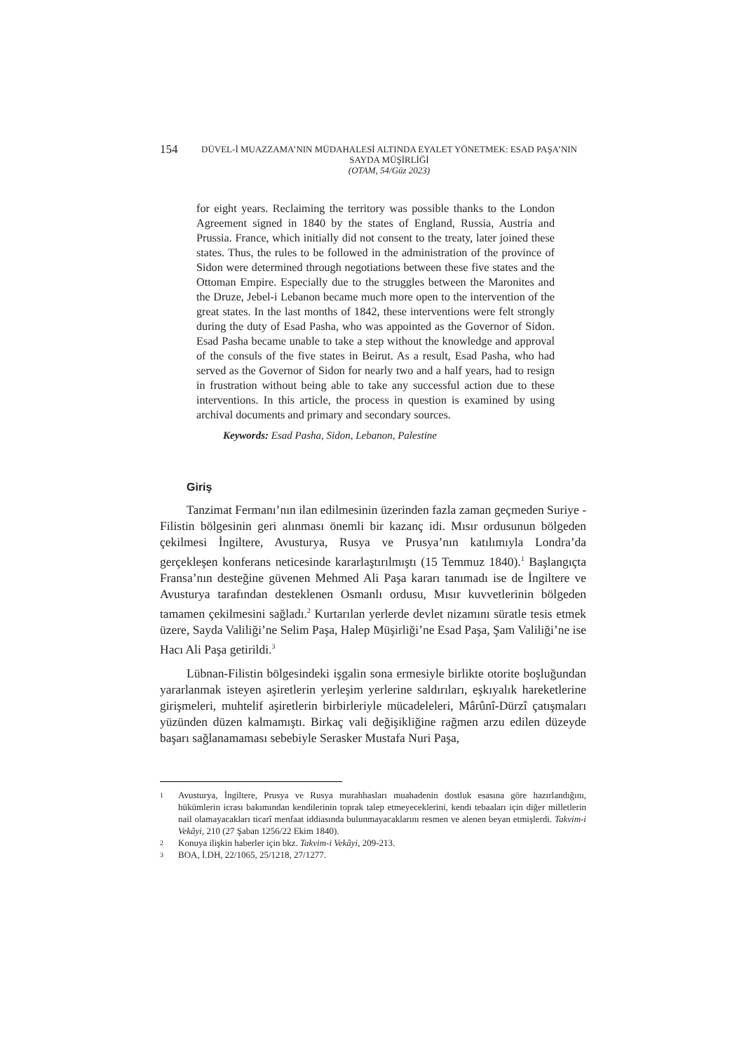154
DÜVEL-İ MUAZZAMA’NIN MÜDAHALESİ ALTINDA EYALET YÖNETMEK: ESAD PAŞA’NIN SAYDA MÜŞİRLİĞİ
(OTAM, 54/Güz 2023)
for eight years. Reclaiming the territory was possible thanks to the London Agreement signed in 1840 by the states of England, Russia, Austria and Prussia. France, which initially did not consent to the treaty, later joined these states. Thus, the rules to be followed in the administration of the province of Sidon were determined through negotiations between these five states and the Ottoman Empire. Especially due to the struggles between the Maronites and the Druze, Jebel-i Lebanon became much more open to the intervention of the great states. In the last months of 1842, these interventions were felt strongly during the duty of Esad Pasha, who was appointed as the Governor of Sidon. Esad Pasha became unable to take a step without the knowledge and approval of the consuls of the five states in Beirut. As a result, Esad Pasha, who had served as the Governor of Sidon for nearly two and a half years, had to resign in frustration without being able to take any successful action due to these interventions. In this article, the process in question is examined by using archival documents and primary and secondary sources.
Keywords: Esad Pasha, Sidon, Lebanon, Palestine
Giriş
Tanzimat Fermanı’nın ilan edilmesinin üzerinden fazla zaman geçmeden Suriye - Filistin bölgesinin geri alınması önemli bir kazanç idi. Mısır ordusunun bölgeden çekilmesi İngiltere, Avusturya, Rusya ve Prusya’nın katılımıyla Londra’da gerçekleşen konferans neticesinde kararlaştırılmıştı (15 Temmuz 1840).<sup>1</sup> Başlangıçta Fransa’nın desteğine güvenen Mehmed Ali Paşa kararı tanımadı ise de İngiltere ve Avusturya tarafından desteklenen Osmanlı ordusu, Mısır kuvvetlerinin bölgeden tamamen çekilmesini sağladı.<sup>2</sup> Kurtarılan yerlerde devlet nizamını süratle tesis etmek üzere, Sayda Valiliği’ne Selim Paşa, Halep Müşirliği’ne Esad Paşa, Şam Valiliği’ne ise Hacı Ali Paşa getirildi.<sup>3</sup>
Lübnan-Filistin bölgesindeki işgalin sona ermesiyle birlikte otorite boşluğundan yararlanmak isteyen aşiretlerin yerleşim yerlerine saldırıları, eşkıyalık hareketlerine girişmeleri, muhtelif aşiretlerin birbirleriyle mücadeleleri, Mârûnî-Dürzî çatışmaları yüzünden düzen kalmamıştı. Birkaç vali değişikliğine rağmen arzu edilen düzeyde başarı sağlanamaması sebebiyle Serasker Mustafa Nuri Paşa,
1 Avusturya, İngiltere, Prusya ve Rusya murahhasları muahadenin dostluk esasına göre hazırlandığını, hükümlerin icrası bakımından kendilerinin toprak talep etmeyeceklerini, kendi tebaaları için diğer milletlerin nail olamayacakları ticarî menfaat iddiasında bulunmayacaklarını resmen ve alenen beyan etmişlerdi. Takvim-i Vekâyi, 210 (27 Şaban 1256/22 Ekim 1840).
2 Konuya ilişkin haberler için bkz. Takvim-i Vekâyi, 209-213.
3 BOA, İ.DH, 22/1065, 25/1218, 27/1277.